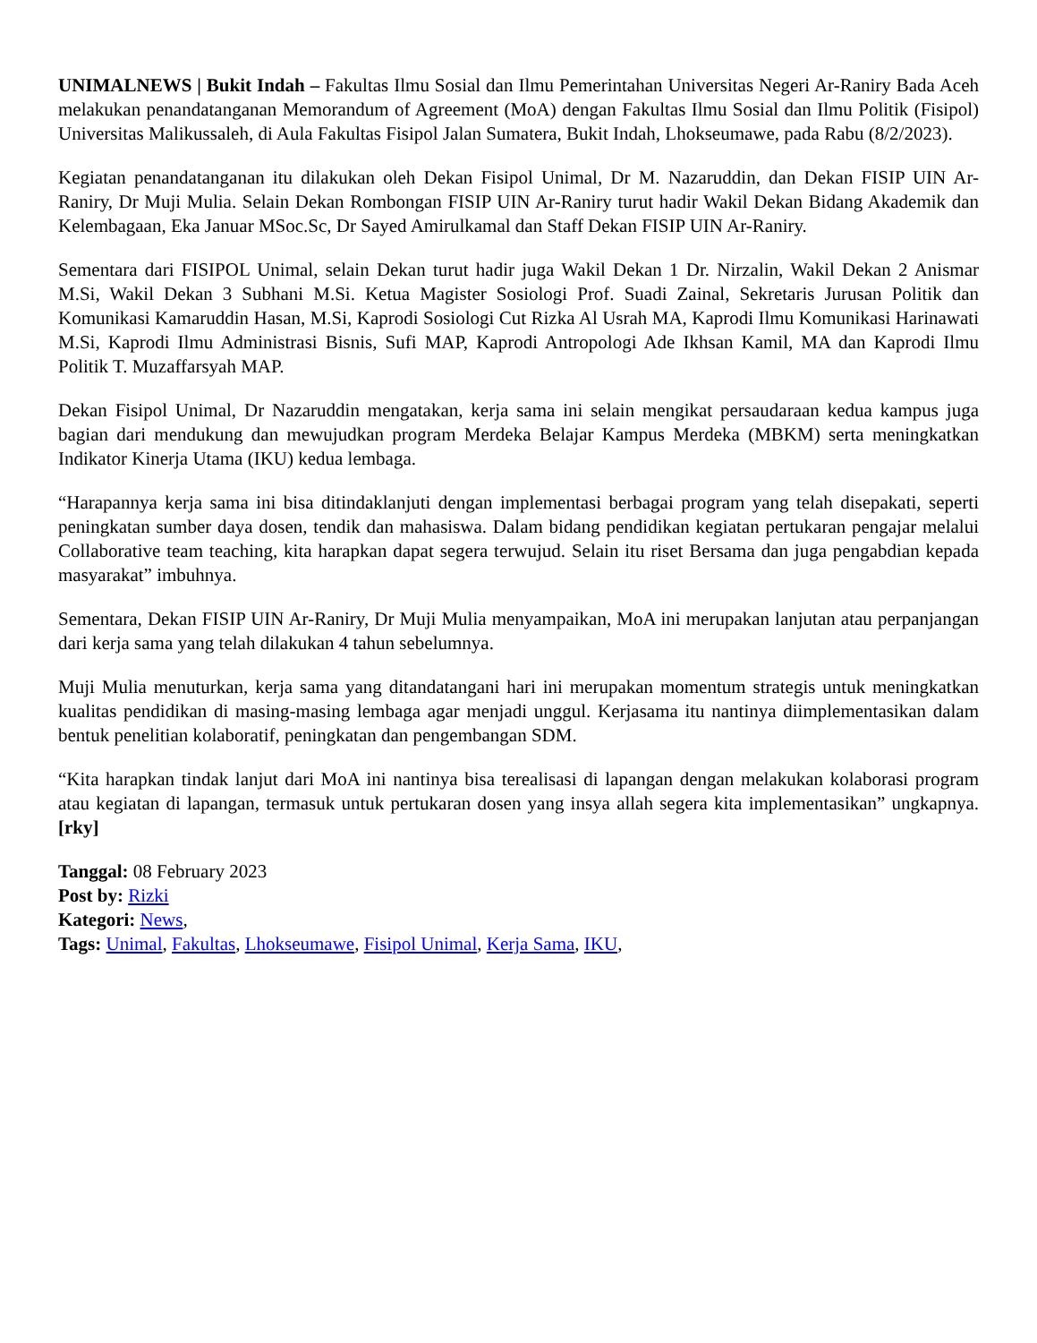UNIMALNEWS | Bukit Indah – Fakultas Ilmu Sosial dan Ilmu Pemerintahan Universitas Negeri Ar-Raniry Bada Aceh melakukan penandatanganan Memorandum of Agreement (MoA) dengan Fakultas Ilmu Sosial dan Ilmu Politik (Fisipol) Universitas Malikussaleh, di Aula Fakultas Fisipol Jalan Sumatera, Bukit Indah, Lhokseumawe, pada Rabu (8/2/2023).
Kegiatan penandatanganan itu dilakukan oleh Dekan Fisipol Unimal, Dr M. Nazaruddin, dan Dekan FISIP UIN Ar-Raniry, Dr Muji Mulia. Selain Dekan Rombongan FISIP UIN Ar-Raniry turut hadir Wakil Dekan Bidang Akademik dan Kelembagaan, Eka Januar MSoc.Sc, Dr Sayed Amirulkamal dan Staff Dekan FISIP UIN Ar-Raniry.
Sementara dari FISIPOL Unimal, selain Dekan turut hadir juga Wakil Dekan 1 Dr. Nirzalin, Wakil Dekan 2 Anismar M.Si, Wakil Dekan 3 Subhani M.Si. Ketua Magister Sosiologi Prof. Suadi Zainal, Sekretaris Jurusan Politik dan Komunikasi Kamaruddin Hasan, M.Si, Kaprodi Sosiologi Cut Rizka Al Usrah MA, Kaprodi Ilmu Komunikasi Harinawati M.Si, Kaprodi Ilmu Administrasi Bisnis, Sufi MAP, Kaprodi Antropologi Ade Ikhsan Kamil, MA dan Kaprodi Ilmu Politik T. Muzaffarsyah MAP.
Dekan Fisipol Unimal, Dr Nazaruddin mengatakan, kerja sama ini selain mengikat persaudaraan kedua kampus juga bagian dari mendukung dan mewujudkan program Merdeka Belajar Kampus Merdeka (MBKM) serta meningkatkan Indikator Kinerja Utama (IKU) kedua lembaga.
“Harapannya kerja sama ini bisa ditindaklanjuti dengan implementasi berbagai program yang telah disepakati, seperti peningkatan sumber daya dosen, tendik dan mahasiswa. Dalam bidang pendidikan kegiatan pertukaran pengajar melalui Collaborative team teaching, kita harapkan dapat segera terwujud. Selain itu riset Bersama dan juga pengabdian kepada masyarakat” imbuhnya.
Sementara, Dekan FISIP UIN Ar-Raniry, Dr Muji Mulia menyampaikan, MoA ini merupakan lanjutan atau perpanjangan dari kerja sama yang telah dilakukan 4 tahun sebelumnya.
Muji Mulia menuturkan, kerja sama yang ditandatangani hari ini merupakan momentum strategis untuk meningkatkan kualitas pendidikan di masing-masing lembaga agar menjadi unggul. Kerjasama itu nantinya diimplementasikan dalam bentuk penelitian kolaboratif, peningkatan dan pengembangan SDM.
“Kita harapkan tindak lanjut dari MoA ini nantinya bisa terealisasi di lapangan dengan melakukan kolaborasi program atau kegiatan di lapangan, termasuk untuk pertukaran dosen yang insya allah segera kita implementasikan” ungkapnya. [rky]
Tanggal: 08 February 2023
Post by: Rizki
Kategori: News,
Tags: Unimal, Fakultas, Lhokseumawe, Fisipol Unimal, Kerja Sama, IKU,